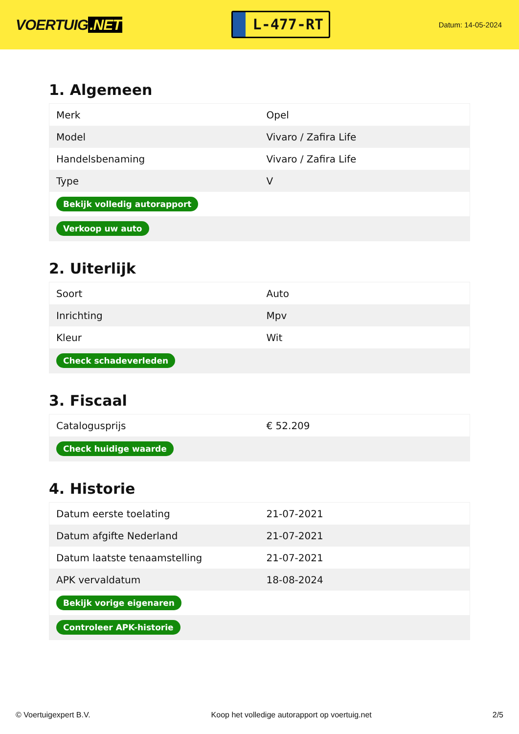VOERTUIG.NET
L-477-RT
Datum: 14-05-2024
1. Algemeen
| Merk | Opel |
| Model | Vivaro / Zafira Life |
| Handelsbenaming | Vivaro / Zafira Life |
| Type | V |
| Bekijk volledig autorapport | |
| Verkoop uw auto | |
2. Uiterlijk
| Soort | Auto |
| Inrichting | Mpv |
| Kleur | Wit |
| Check schadeverleden | |
3. Fiscaal
| Catalogusprijs | € 52.209 |
| Check huidige waarde | |
4. Historie
| Datum eerste toelating | 21-07-2021 |
| Datum afgifte Nederland | 21-07-2021 |
| Datum laatste tenaamstelling | 21-07-2021 |
| APK vervaldatum | 18-08-2024 |
| Bekijk vorige eigenaren | |
| Controleer APK-historie | |
© Voertuigexpert B.V. Koop het volledige autorapport op voertuig.net 2/5